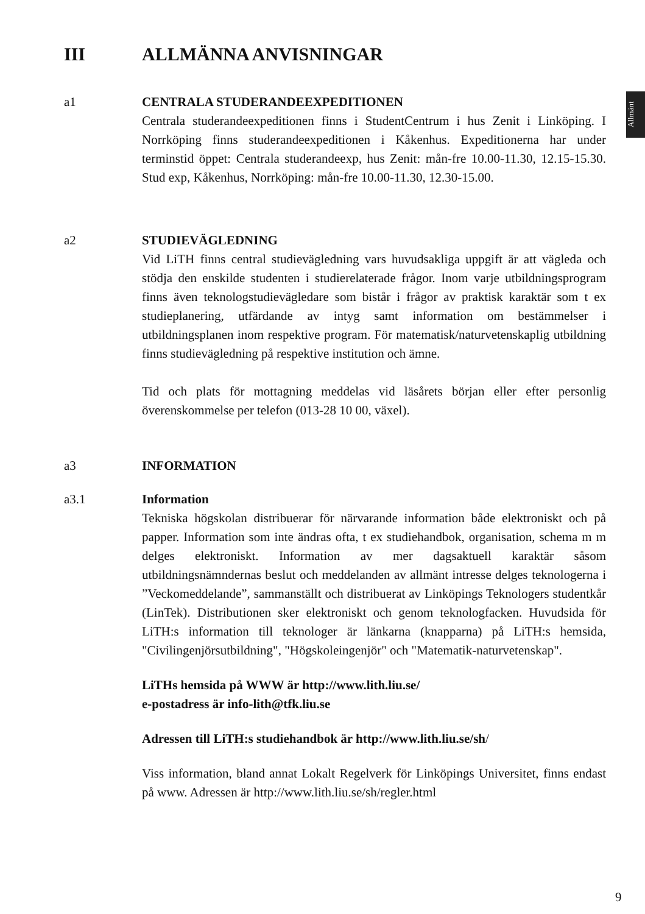Allmänt
III ALLMÄNNA ANVISNINGAR
a1 CENTRALA STUDERANDEEXPEDITIONEN
Centrala studerandeexpeditionen finns i StudentCentrum i hus Zenit i Linköping. I Norrköping finns studerandeexpeditionen i Kåkenhus. Expeditionerna har under terminstid öppet: Centrala studerandeexp, hus Zenit: mån-fre 10.00-11.30, 12.15-15.30. Stud exp, Kåkenhus, Norrköping: mån-fre 10.00-11.30, 12.30-15.00.
a2 STUDIEVÄGLEDNING
Vid LiTH finns central studievägledning vars huvudsakliga uppgift är att vägleda och stödja den enskilde studenten i studierelaterade frågor. Inom varje utbildningsprogram finns även teknologstudievägledare som bistår i frågor av praktisk karaktär som t ex studieplanering, utfärdande av intyg samt information om bestämmelser i utbildningsplanen inom respektive program. För matematisk/naturvetenskaplig utbildning finns studievägledning på respektive institution och ämne.
Tid och plats för mottagning meddelas vid läsårets början eller efter personlig överenskommelse per telefon (013-28 10 00, växel).
a3 INFORMATION
a3.1 Information
Tekniska högskolan distribuerar för närvarande information både elektroniskt och på papper. Information som inte ändras ofta, t ex studiehandbok, organisation, schema m m delges elektroniskt. Information av mer dagsaktuell karaktär såsom utbildningsnämndernas beslut och meddelanden av allmänt intresse delges teknologerna i ”Veckomeddelande”, sammanställt och distribuerat av Linköpings Teknologers studentkår (LinTek). Distributionen sker elektroniskt och genom teknologfacken. Huvudsida för LiTH:s information till teknologer är länkarna (knapparna) på LiTH:s hemsida, "Civilingenjörsutbildning", "Högskoleingenjör" och "Matematik-naturvetenskap".
LiTHs hemsida på WWW är http://www.lith.liu.se/
e-postadress är info-lith@tfk.liu.se
Adressen till LiTH:s studiehandbok är http://www.lith.liu.se/sh/
Viss information, bland annat Lokalt Regelverk för Linköpings Universitet, finns endast på www. Adressen är http://www.lith.liu.se/sh/regler.html
9